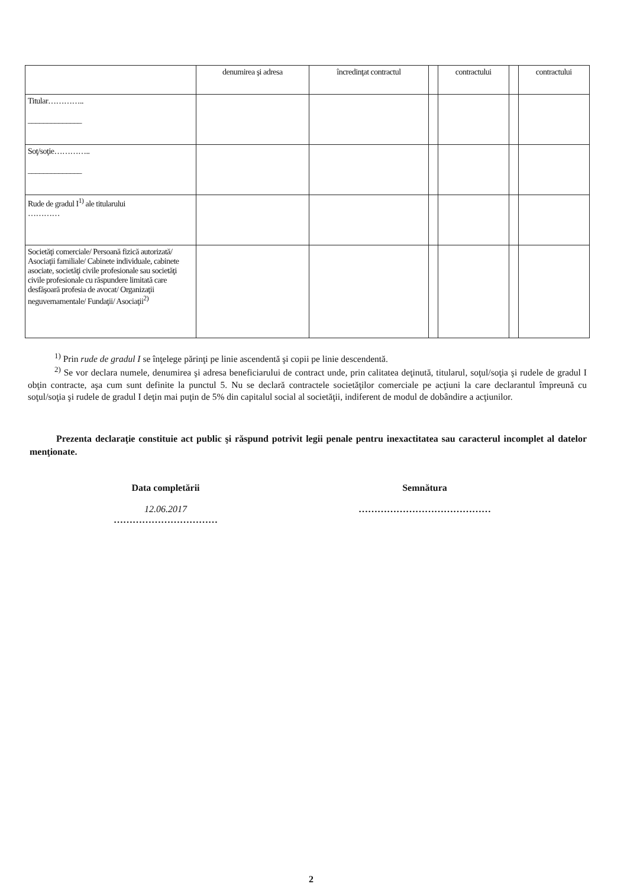| | denumirea şi adresa | încredinţat contractul | | contractului | | contractului |
| Titular………….. ______________ | | | | | | |
| Soţ/soţie………….. ______________ | | | | | | |
| Rude de gradul I<sup>1)</sup> ale titularului ………… | | | | | | |
| Societăţi comerciale/ Persoană fizică autorizată/ Asociaţii familiale/ Cabinete individuale, cabinete asociate, societăţi civile profesionale sau societăţi civile profesionale cu răspundere limitată care desfăşoară profesia de avocat/ Organizaţii neguvernamentale/ Fundaţii/ Asociaţii<sup>2)</sup> | | | | | | |
<sup>1)</sup> Prin rude de gradul I se înţelege părinţi pe linie ascendentă şi copii pe linie descendentă.
<sup>2)</sup> Se vor declara numele, denumirea şi adresa beneficiarului de contract unde, prin calitatea deţinută, titularul, soţul/soţia şi rudele de gradul I obţin contracte, aşa cum sunt definite la punctul 5. Nu se declară contractele societăţilor comerciale pe acţiuni la care declarantul împreună cu soţul/soţia şi rudele de gradul I deţin mai puţin de 5% din capitalul social al societăţii, indiferent de modul de dobândire a acţiunilor.
Prezenta declaraţie constituie act public şi răspund potrivit legii penale pentru inexactitatea sau caracterul incomplet al datelor menţionate.
Data completării
12.06.2017
……………………………
Semnătura
……………………………………
2